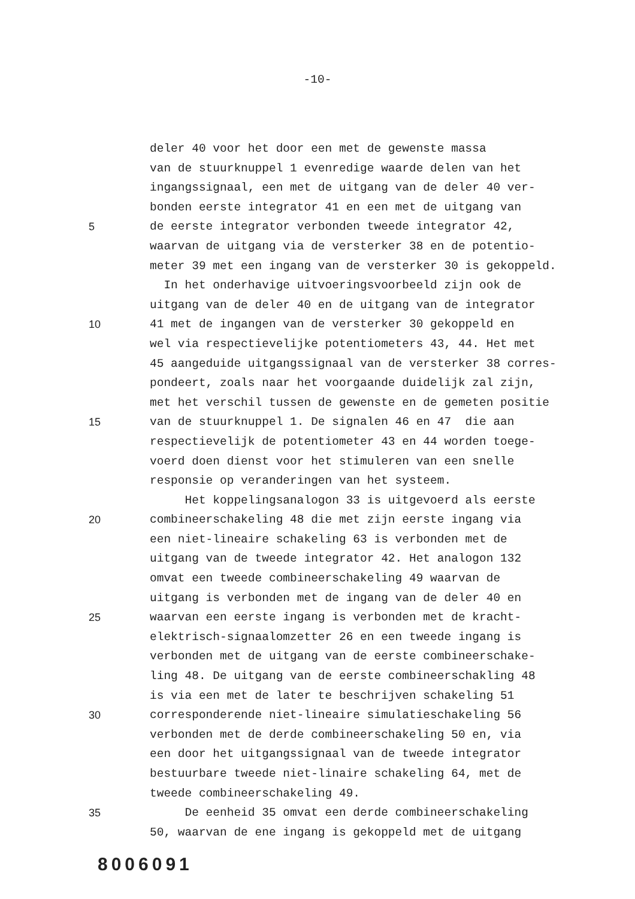-10-
deler 40 voor het door een met de gewenste massa
van de stuurknuppel 1 evenredige waarde delen van het
ingangssignaal, een met de uitgang van de deler 40 ver-
bonden eerste integrator 41 en een met de uitgang van
5 de eerste integrator verbonden tweede integrator 42,
waarvan de uitgang via de versterker 38 en de potentio-
meter 39 met een ingang van de versterker 30 is gekoppeld.
In het onderhavige uitvoeringsvoorbeeld zijn ook de
uitgang van de deler 40 en de uitgang van de integrator
10 41 met de ingangen van de versterker 30 gekoppeld en
wel via respectievelijke potentiometers 43, 44. Het met
45 aangeduide uitgangssignaal van de versterker 38 corres-
pondeert, zoals naar het voorgaande duidelijk zal zijn,
met het verschil tussen de gewenste en de gemeten positie
15 van de stuurknuppel 1. De signalen 46 en 47 die aan
respectievelijk de potentiometer 43 en 44 worden toege-
voerd doen dienst voor het stimuleren van een snelle
responsie op veranderingen van het systeem.
Het koppelingsanalogon 33 is uitgevoerd als eerste
20 combineerschakeling 48 die met zijn eerste ingang via
een niet-lineaire schakeling 63 is verbonden met de
uitgang van de tweede integrator 42. Het analogon 132
omvat een tweede combineerschakeling 49 waarvan de
uitgang is verbonden met de ingang van de deler 40 en
25 waarvan een eerste ingang is verbonden met de kracht-
elektrisch-signaalomzetter 26 en een tweede ingang is
verbonden met de uitgang van de eerste combineerschake-
ling 48. De uitgang van de eerste combineerschakling 48
is via een met de later te beschrijven schakeling 51
30 corresponderende niet-lineaire simulatieschakeling 56
verbonden met de derde combineerschakeling 50 en, via
een door het uitgangssignaal van de tweede integrator
bestuurbare tweede niet-linaire schakeling 64, met de
tweede combineerschakeling 49.
35 De eenheid 35 omvat een derde combineerschakeling
50, waarvan de ene ingang is gekoppeld met de uitgang
8006091